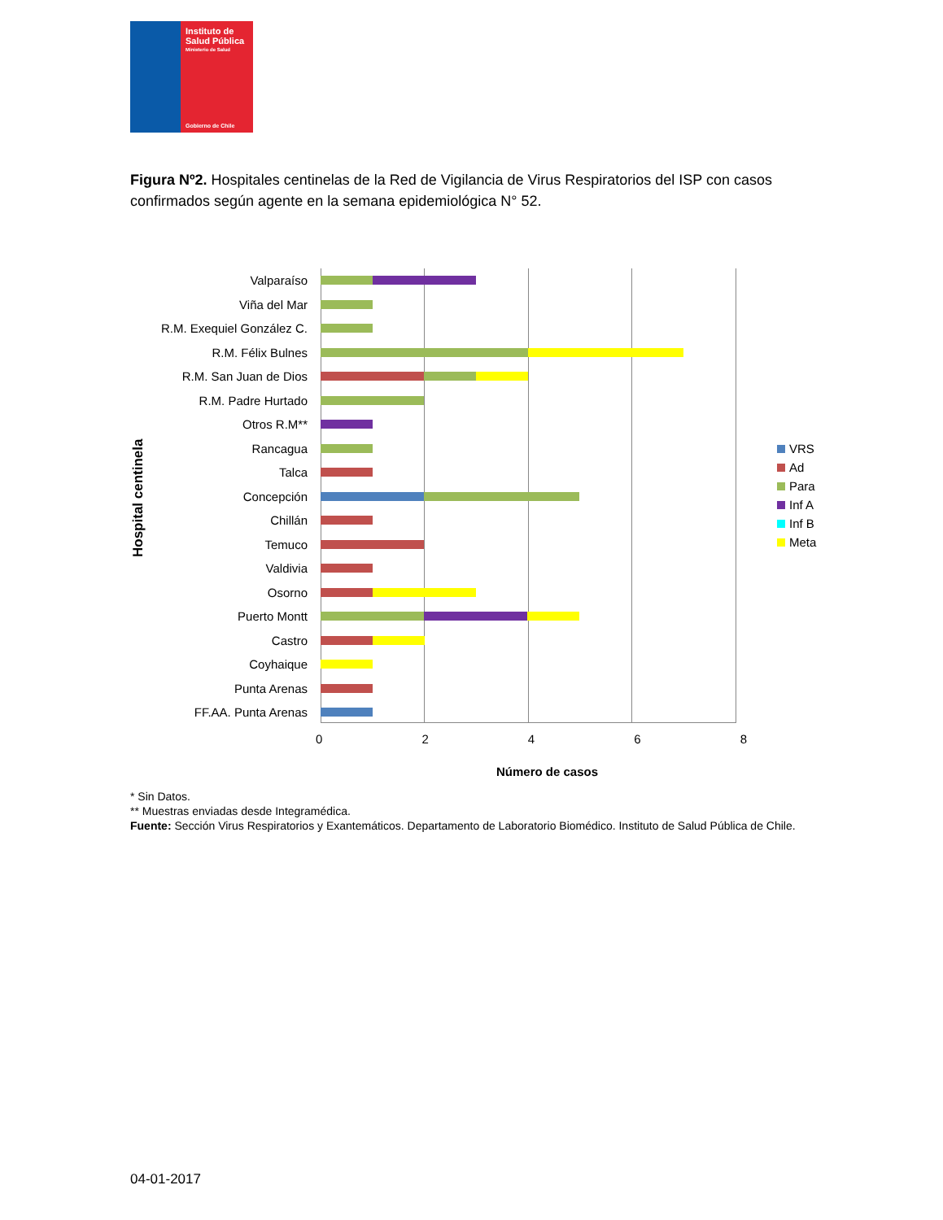Instituto de
Salud Pública
Ministerio de Salud
Gobierno de Chile
Figura Nº2. Hospitales centinelas de la Red de Vigilancia de Virus Respiratorios del ISP con casos confirmados según agente en la semana epidemiológica N° 52.
Hospital centinela
Valparaíso
Viña del Mar
R.M. Exequiel González C.
R.M. Félix Bulnes
R.M. San Juan de Dios
R.M. Padre Hurtado
Otros R.M**
Rancagua
Talca
Concepción
Chillán
Temuco
Valdivia
Osorno
Puerto Montt
Castro
Coyhaique
Punta Arenas
FF.AA. Punta Arenas
0 2 4 6 8
Número de casos
VRS
Ad
Para
Inf A
Inf B
Meta
* Sin Datos.
** Muestras enviadas desde Integramédica.
Fuente: Sección Virus Respiratorios y Exantemáticos. Departamento de Laboratorio Biomédico. Instituto de Salud Pública de Chile.
04-01-2017